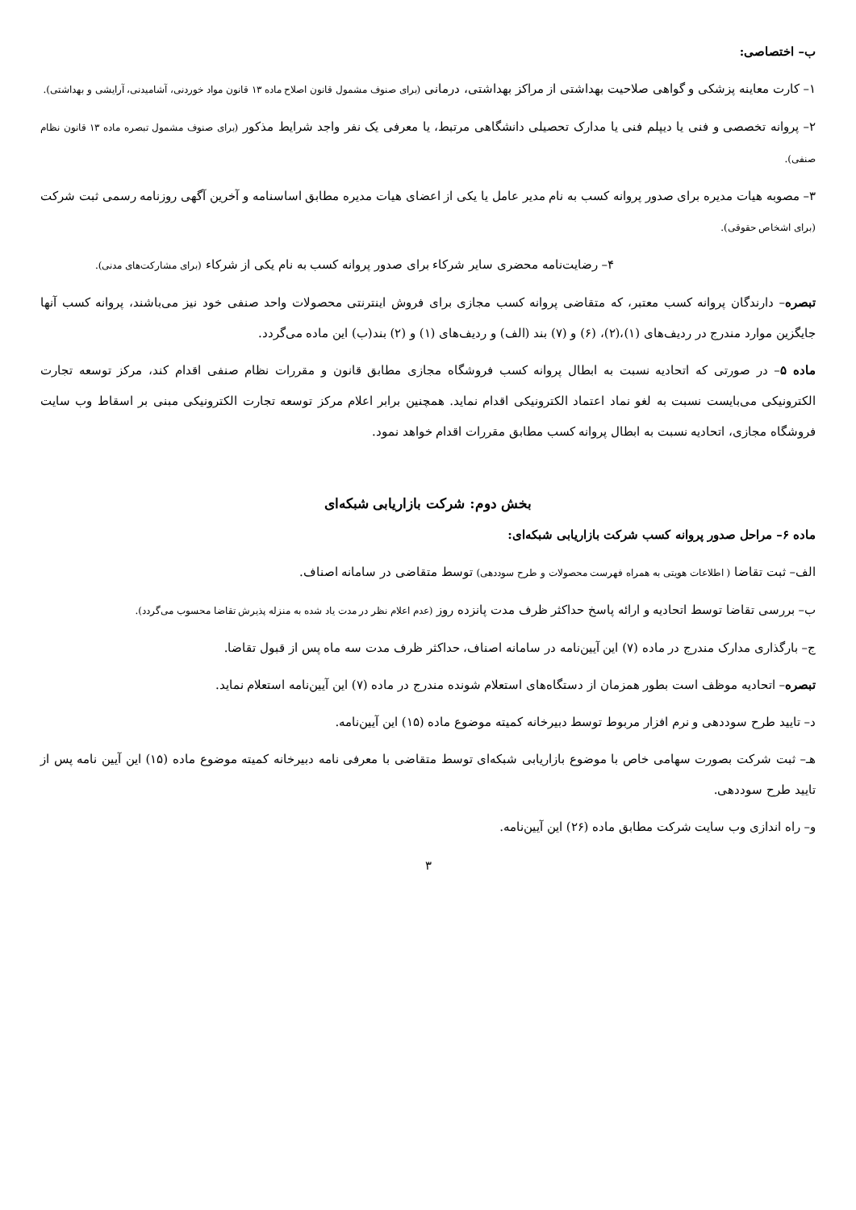ب– اختصاصی:
۱– کارت معاینه پزشکی و گواهی صلاحیت بهداشتی از مراکز بهداشتی، درمانی (برای صنوف مشمول قانون اصلاح ماده ۱۳ قانون مواد خوردنی، آشامیدنی، آرایشی و بهداشتی).
۲– پروانه تخصصی و فنی یا دیپلم فنی یا مدارک تحصیلی دانشگاهی مرتبط، یا معرفی یک نفر واجد شرایط مذکور (برای صنوف مشمول تبصره ماده ۱۳ قانون نظام صنفی).
۳– مصوبه هیات مدیره برای صدور پروانه کسب به نام مدیر عامل یا یکی از اعضای هیات مدیره مطابق اساسنامه و آخرین آگهی روزنامه رسمی ثبت شرکت (برای اشخاص حقوقی).
۴– رضایت‌نامه محضری سایر شرکاء برای صدور پروانه کسب به نام یکی از شرکاء (برای مشارکت‌های مدنی).
تبصره– دارندگان پروانه کسب معتبر، که متقاضی پروانه کسب مجازی برای فروش اینترنتی محصولات واحد صنفی خود نیز می‌باشند، پروانه کسب آنها جایگزین موارد مندرج در ردیف‌های (۱)،(۲)، (۶) و (۷) بند (الف) و ردیف‌های (۱) و (۲) بند(ب) این ماده می‌گردد.
ماده ۵– در صورتی که اتحادیه نسبت به ابطال پروانه کسب فروشگاه مجازی مطابق قانون و مقررات نظام صنفی اقدام کند، مرکز توسعه تجارت الکترونیکی می‌بایست نسبت به لغو نماد اعتماد الکترونیکی اقدام نماید. همچنین برابر اعلام مرکز توسعه تجارت الکترونیکی مبنی بر اسقاط وب سایت فروشگاه مجازی، اتحادیه نسبت به ابطال پروانه کسب مطابق مقررات اقدام خواهد نمود.
بخش دوم: شرکت بازاریابی شبکه‌ای
ماده ۶– مراحل صدور پروانه کسب شرکت بازاریابی شبکه‌ای:
الف– ثبت تقاضا ( اطلاعات هویتی به همراه فهرست محصولات و طرح سوددهی) توسط متقاضی در سامانه اصناف.
ب– بررسی تقاضا توسط اتحادیه و ارائه پاسخ حداکثر ظرف مدت پانزده روز (عدم اعلام نظر در مدت یاد شده به منزله پذیرش تقاضا محسوب می‌گردد).
ج– بارگذاری مدارک مندرج در ماده (۷) این آیین‌نامه در سامانه اصناف، حداکثر ظرف مدت سه ماه پس از قبول تقاضا.
تبصره– اتحادیه موظف است بطور همزمان از دستگاه‌های استعلام شونده مندرج در ماده (۷) این آیین‌نامه استعلام نماید.
د– تایید طرح سوددهی و نرم افزار مربوط توسط دبیرخانه کمیته موضوع ماده (۱۵) این آیین‌نامه.
هـ– ثبت شرکت بصورت سهامی خاص با موضوع بازاریابی شبکه‌ای توسط متقاضی با معرفی نامه دبیرخانه کمیته موضوع ماده (۱۵) این آیین نامه پس از تایید طرح سوددهی.
و– راه اندازی وب سایت شرکت مطابق ماده (۲۶) این آیین‌نامه.
۳